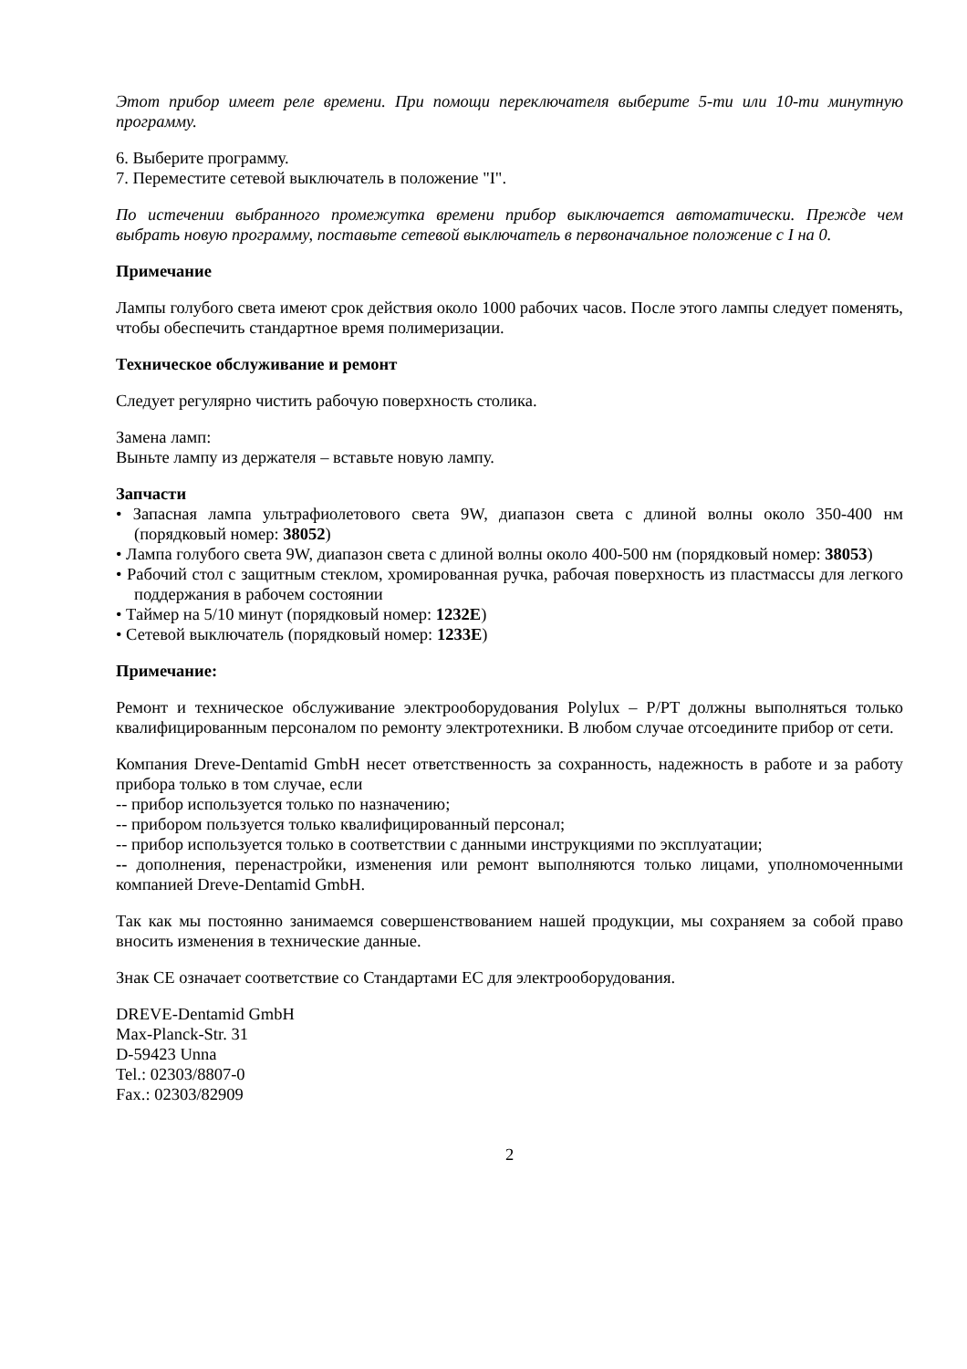Этот прибор имеет реле времени. При помощи переключателя выберите 5-ти или 10-ти минутную программу.
6. Выберите программу.
7. Переместите сетевой выключатель в положение "I".
По истечении выбранного промежутка времени прибор выключается автоматически. Прежде чем выбрать новую программу, поставьте сетевой выключатель в первоначальное положение с I на 0.
Примечание
Лампы голубого света имеют срок действия около 1000 рабочих часов. После этого лампы следует поменять, чтобы обеспечить стандартное время полимеризации.
Техническое обслуживание и ремонт
Следует регулярно чистить рабочую поверхность столика.
Замена ламп:
Выньте лампу из держателя – вставьте новую лампу.
Запчасти
• Запасная лампа ультрафиолетового света 9W, диапазон света с длиной волны около 350-400 нм (порядковый номер: 38052)
• Лампа голубого света 9W, диапазон света с длиной волны около 400-500 нм (порядковый номер: 38053)
• Рабочий стол с защитным стеклом, хромированная ручка, рабочая поверхность из пластмассы для легкого поддержания в рабочем состоянии
• Таймер на 5/10 минут (порядковый номер: 1232E)
• Сетевой выключатель (порядковый номер: 1233E)
Примечание:
Ремонт и техническое обслуживание электрооборудования Polylux – P/PT должны выполняться только квалифицированным персоналом по ремонту электротехники. В любом случае отсоедините прибор от сети.
Компания Dreve-Dentamid GmbH несет ответственность за сохранность, надежность в работе и за работу прибора только в том случае, если
-- прибор используется только по назначению;
-- прибором пользуется только квалифицированный персонал;
-- прибор используется только в соответствии с данными инструкциями по эксплуатации;
-- дополнения, перенастройки, изменения или ремонт выполняются только лицами, уполномоченными компанией Dreve-Dentamid GmbH.
Так как мы постоянно занимаемся совершенствованием нашей продукции, мы сохраняем за собой право вносить изменения в технические данные.
Знак CE означает соответствие со Стандартами ЕС для электрооборудования.
DREVE-Dentamid GmbH
Max-Planck-Str. 31
D-59423 Unna
Tel.: 02303/8807-0
Fax.: 02303/82909
2